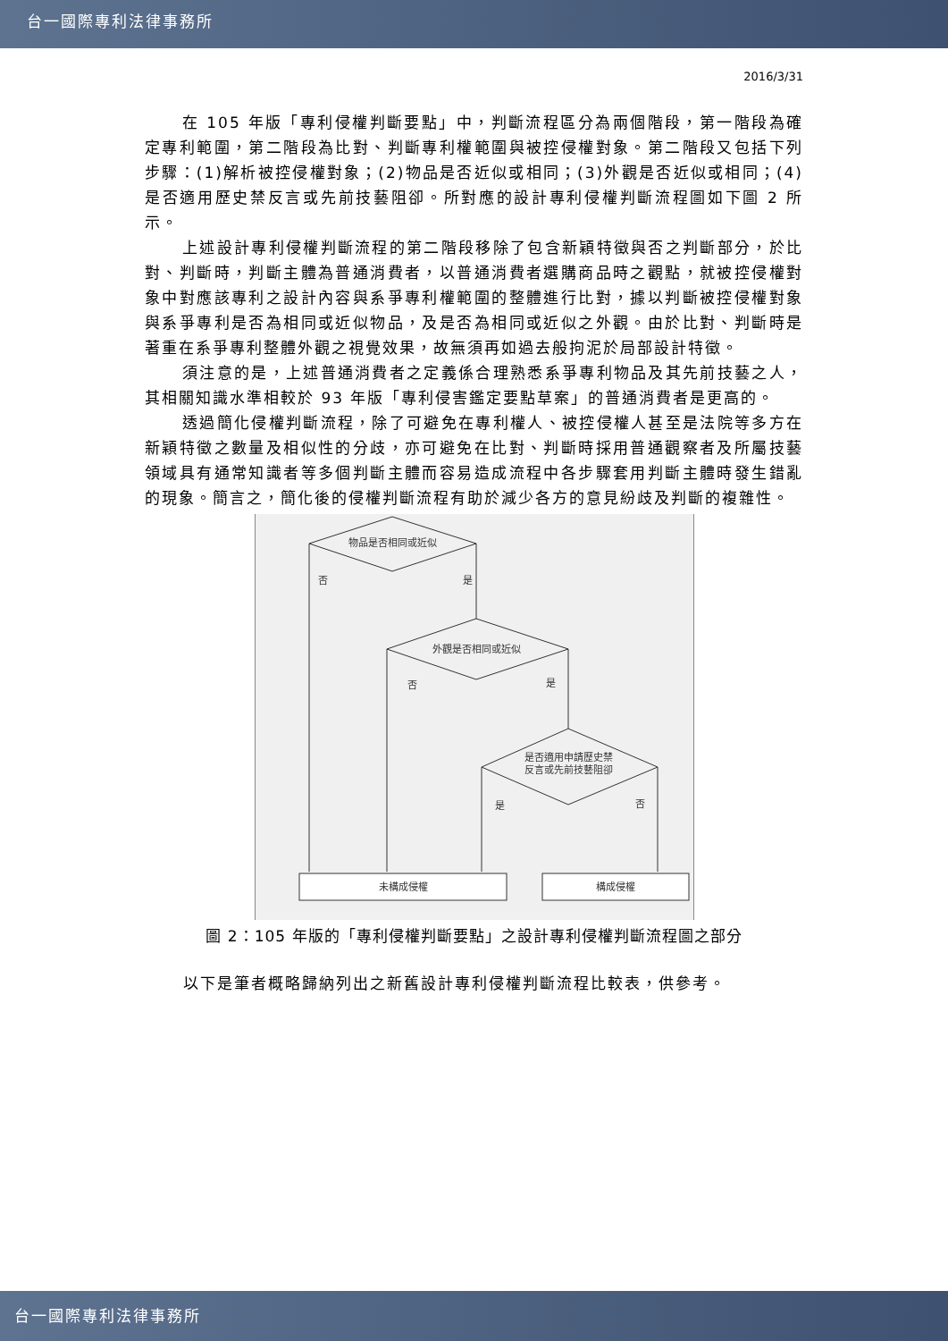台一國際專利法律事務所
2016/3/31
在 105 年版「專利侵權判斷要點」中，判斷流程區分為兩個階段，第一階段為確定專利範圍，第二階段為比對、判斷專利權範圍與被控侵權對象。第二階段又包括下列步驟：(1)解析被控侵權對象；(2)物品是否近似或相同；(3)外觀是否近似或相同；(4)是否適用歷史禁反言或先前技藝阻卻。所對應的設計專利侵權判斷流程圖如下圖 2 所示。
上述設計專利侵權判斷流程的第二階段移除了包含新穎特徵與否之判斷部分，於比對、判斷時，判斷主體為普通消費者，以普通消費者選購商品時之觀點，就被控侵權對象中對應該專利之設計內容與系爭專利權範圍的整體進行比對，據以判斷被控侵權對象與系爭專利是否為相同或近似物品，及是否為相同或近似之外觀。由於比對、判斷時是著重在系爭專利整體外觀之視覺效果，故無須再如過去般拘泥於局部設計特徵。
須注意的是，上述普通消費者之定義係合理熟悉系爭專利物品及其先前技藝之人，其相關知識水準相較於 93 年版「專利侵害鑑定要點草案」的普通消費者是更高的。
透過簡化侵權判斷流程，除了可避免在專利權人、被控侵權人甚至是法院等多方在新穎特徵之數量及相似性的分歧，亦可避免在比對、判斷時採用普通觀察者及所屬技藝領域具有通常知識者等多個判斷主體而容易造成流程中各步驟套用判斷主體時發生錯亂的現象。簡言之，簡化後的侵權判斷流程有助於減少各方的意見紛歧及判斷的複雜性。
物品是否相同或近似
否
是
外觀是否相同或近似
否
是
是否適用申請歷史禁
反言或先前技藝阻卻
是
否
未構成侵權
構成侵權
圖 2：105 年版的「專利侵權判斷要點」之設計專利侵權判斷流程圖之部分
以下是筆者概略歸納列出之新舊設計專利侵權判斷流程比較表，供參考。
台一國際專利法律事務所